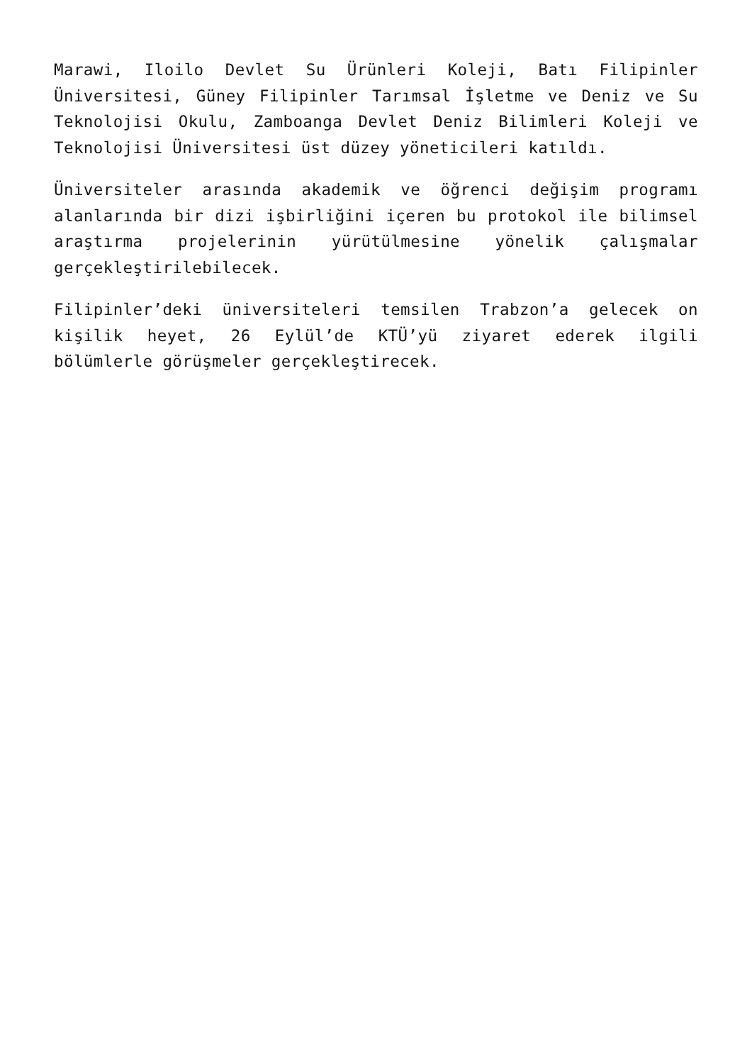Marawi, Iloilo Devlet Su Ürünleri Koleji, Batı Filipinler Üniversitesi, Güney Filipinler Tarımsal İşletme ve Deniz ve Su Teknolojisi Okulu, Zamboanga Devlet Deniz Bilimleri Koleji ve Teknolojisi Üniversitesi üst düzey yöneticileri katıldı.
Üniversiteler arasında akademik ve öğrenci değişim programı alanlarında bir dizi işbirliğini içeren bu protokol ile bilimsel araştırma projelerinin yürütülmesine yönelik çalışmalar gerçekleştirilebilecek.
Filipinler’deki üniversiteleri temsilen Trabzon’a gelecek on kişilik heyet, 26 Eylül’de KTÜ’yü ziyaret ederek ilgili bölümlerle görüşmeler gerçekleştirecek.